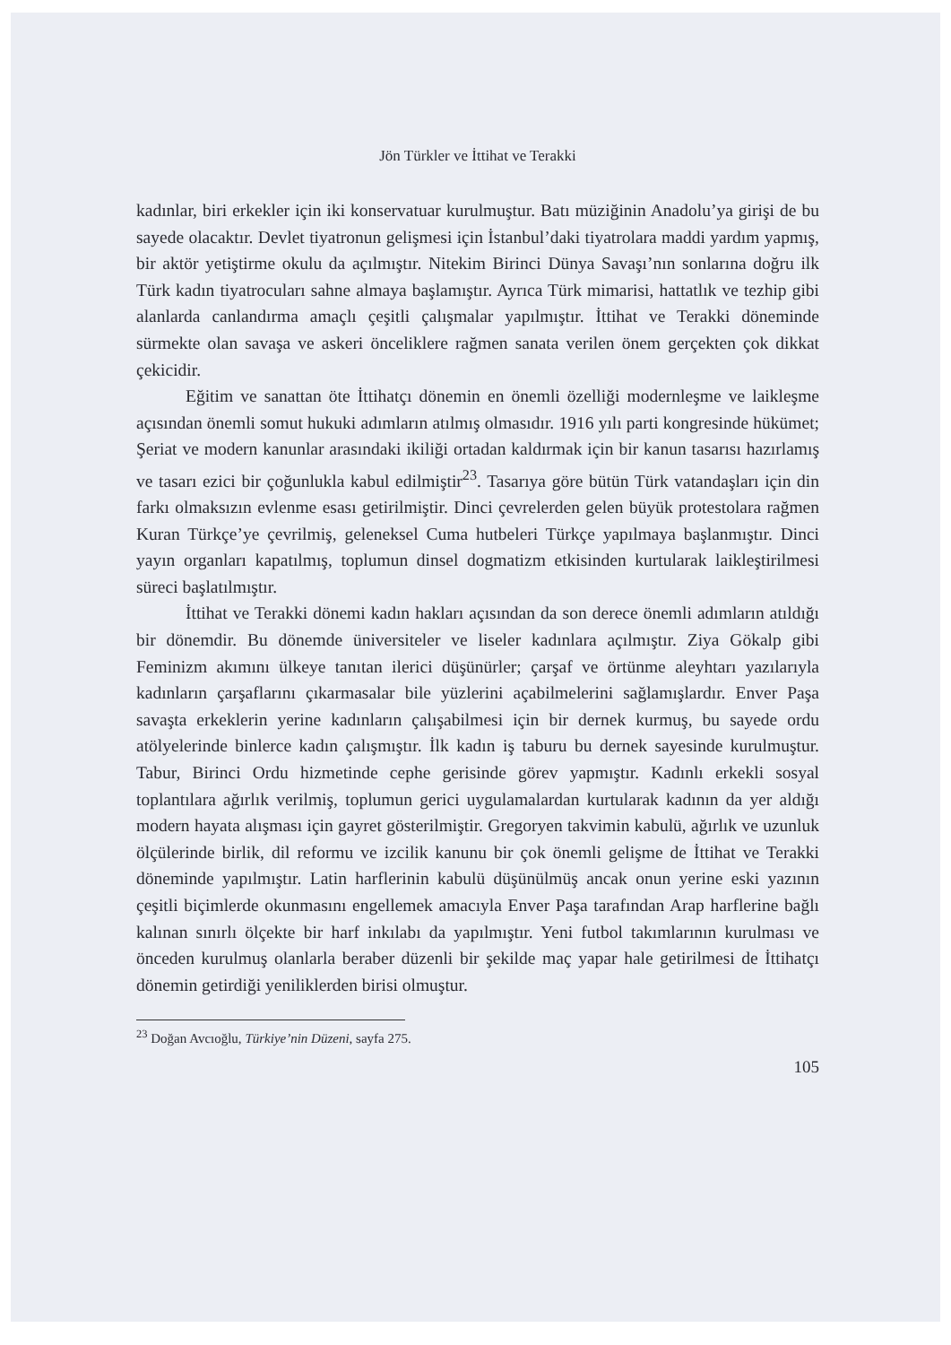Jön Türkler ve İttihat ve Terakki
kadınlar, biri erkekler için iki konservatuar kurulmuştur. Batı müziğinin Anadolu’ya girişi de bu sayede olacaktır. Devlet tiyatronun gelişmesi için İstanbul’daki tiyatrolara maddi yardım yapmış, bir aktör yetiştirme okulu da açılmıştır. Nitekim Birinci Dünya Savaşı’nın sonlarına doğru ilk Türk kadın tiyatrocuları sahne almaya başlamıştır. Ayrıca Türk mimarisi, hattatlık ve tezhip gibi alanlarda canlandırma amaçlı çeşitli çalışmalar yapılmıştır. İttihat ve Terakki döneminde sürmekte olan savaşa ve askeri önceliklere rağmen sanata verilen önem gerçekten çok dikkat çekicidir.
Eğitim ve sanattan öte İttihatçı dönemin en önemli özelliği modernleşme ve laikleşme açısından önemli somut hukuki adımların atılmış olmasıdır. 1916 yılı parti kongresinde hükümet; Şeriat ve modern kanunlar arasındaki ikiliği ortadan kaldırmak için bir kanun tasarısı hazırlamış ve tasarı ezici bir çoğunlukla kabul edilmiştir<sup>23</sup>. Tasarıya göre bütün Türk vatandaşları için din farkı olmaksızın evlenme esası getirilmiştir. Dinci çevrelerden gelen büyük protestolara rağmen Kuran Türkçe’ye çevrilmiş, geleneksel Cuma hutbeleri Türkçe yapılmaya başlanmıştır. Dinci yayın organları kapatılmış, toplumun dinsel dogmatizm etkisinden kurtularak laikleştirilmesi süreci başlatılmıştır.
İttihat ve Terakki dönemi kadın hakları açısından da son derece önemli adımların atıldığı bir dönemdir. Bu dönemde üniversiteler ve liseler kadınlara açılmıştır. Ziya Gökalp gibi Feminizm akımını ülkeye tanıtan ilerici düşünürler; çarşaf ve örtünme aleyhtarı yazılarıyla kadınların çarşaflarını çıkarmasalar bile yüzlerini açabilmelerini sağlamışlardır. Enver Paşa savaşta erkeklerin yerine kadınların çalışabilmesi için bir dernek kurmuş, bu sayede ordu atölyelerinde binlerce kadın çalışmıştır. İlk kadın iş taburu bu dernek sayesinde kurulmuştur. Tabur, Birinci Ordu hizmetinde cephe gerisinde görev yapmıştır. Kadınlı erkekli sosyal toplantılara ağırlık verilmiş, toplumun gerici uygulamalardan kurtularak kadının da yer aldığı modern hayata alışması için gayret gösterilmiştir. Gregoryen takvimin kabulü, ağırlık ve uzunluk ölçülerinde birlik, dil reformu ve izcilik kanunu bir çok önemli gelişme de İttihat ve Terakki döneminde yapılmıştır. Latin harflerinin kabulü düşünülmüş ancak onun yerine eski yazının çeşitli biçimlerde okunmasını engellemek amacıyla Enver Paşa tarafından Arap harflerine bağlı kalınan sınırlı ölçekte bir harf inkılabı da yapılmıştır. Yeni futbol takımlarının kurulması ve önceden kurulmuş olanlarla beraber düzenli bir şekilde maç yapar hale getirilmesi de İttihatçı dönemin getirdiği yeniliklerden birisi olmuştur.
<sup>23</sup> Doğan Avcıoğlu, Türkiye’nin Düzeni, sayfa 275.
105